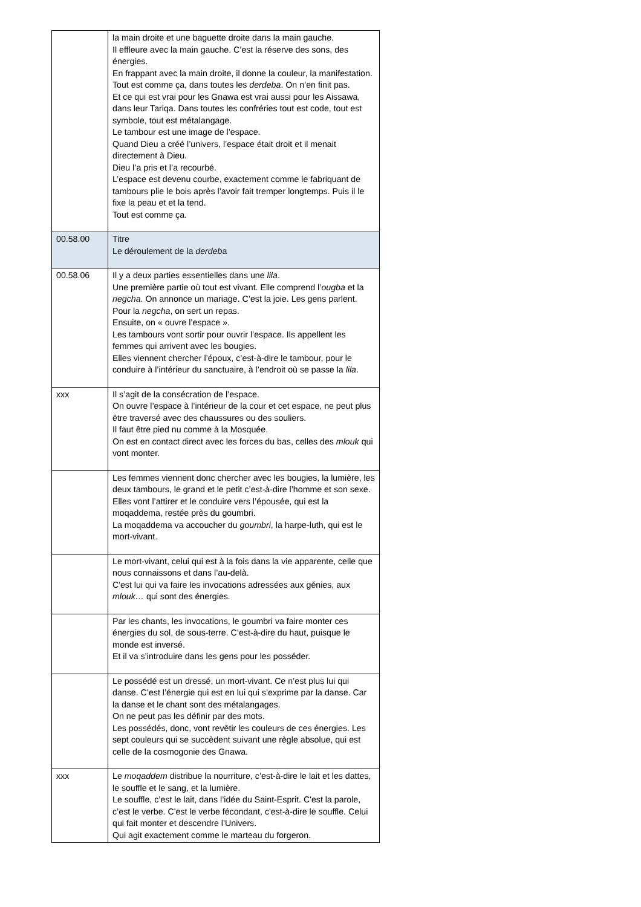| | la main droite et une baguette droite dans la main gauche. Il effleure avec la main gauche. C’est la réserve des sons, des énergies. En frappant avec la main droite, il donne la couleur, la manifestation. Tout est comme ça, dans toutes les derdeba . On n’en finit pas. Et ce qui est vrai pour les Gnawa est vrai aussi pour les Aissawa, dans leur Tariqa. Dans toutes les confréries tout est code, tout est symbole, tout est métalangage. Le tambour est une image de l’espace. Quand Dieu a créé l’univers, l’espace était droit et il menait directement à Dieu. Dieu l’a pris et l’a recourbé. L’espace est devenu courbe, exactement comme le fabriquant de tambours plie le bois après l’avoir fait tremper longtemps. Puis il le fixe la peau et et la tend. Tout est comme ça. |
| 00.58.00 | Titre Le déroulement de la derdeb a |
| 00.58.06 | Il y a deux parties essentielles dans une lila . Une première partie où tout est vivant. Elle comprend l’ ougba et la negcha . On annonce un mariage. C’est la joie. Les gens parlent. Pour la negcha , on sert un repas. Ensuite, on « ouvre l’espace ». Les tambours vont sortir pour ouvrir l’espace. Ils appellent les femmes qui arrivent avec les bougies. Elles viennent chercher l’époux, c’est-à-dire le tambour, pour le conduire à l’intérieur du sanctuaire, à l’endroit où se passe la lila . |
| xxx | Il s’agit de la consécration de l’espace. On ouvre l’espace à l’intérieur de la cour et cet espace, ne peut plus être traversé avec des chaussures ou des souliers. Il faut être pied nu comme à la Mosquée. On est en contact direct avec les forces du bas, celles des mlouk qui vont monter. |
| | Les femmes viennent donc chercher avec les bougies, la lumière, les deux tambours, le grand et le petit c’est-à-dire l’homme et son sexe. Elles vont l’attirer et le conduire vers l’épousée, qui est la moqaddema, restée près du goumbri. La moqaddema va accoucher du goumbri , la harpe-luth, qui est le mort-vivant. |
| | Le mort-vivant, celui qui est à la fois dans la vie apparente, celle que nous connaissons et dans l’au-delà. C'est lui qui va faire les invocations adressées aux génies, aux mlouk… qui sont des énergies. |
| | Par les chants, les invocations, le goumbri va faire monter ces énergies du sol, de sous-terre. C’est-à-dire du haut, puisque le monde est inversé. Et il va s’introduire dans les gens pour les posséder. |
| | Le possédé est un dressé, un mort-vivant. Ce n’est plus lui qui danse. C’est l’énergie qui est en lui qui s’exprime par la danse. Car la danse et le chant sont des métalangages. On ne peut pas les définir par des mots. Les possédés, donc, vont revêtir les couleurs de ces énergies. Les sept couleurs qui se succèdent suivant une règle absolue, qui est celle de la cosmogonie des Gnawa. |
| xxx | Le moqaddem distribue la nourriture, c’est-à-dire le lait et les dattes, le souffle et le sang, et la lumière. Le souffle, c’est le lait, dans l’idée du Saint-Esprit. C'est la parole, c’est le verbe. C'est le verbe fécondant, c'est-à-dire le souffle. Celui qui fait monter et descendre l’Univers. Qui agit exactement comme le marteau du forgeron. |